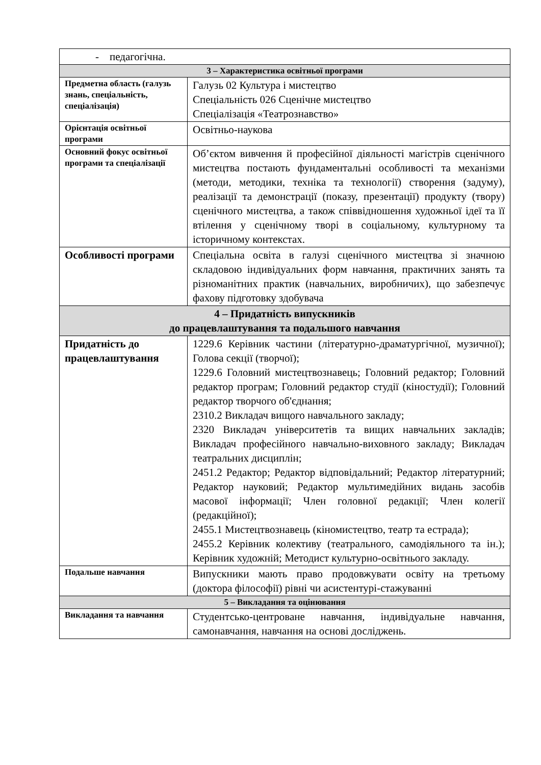| - педагогічна. | |
| 3 – Характеристика освітньої програми | |
| Предметна область (галузь знань, спеціальність, спеціалізація) | Галузь 02 Культура і мистецтво Спеціальність 026 Сценічне мистецтво Спеціалізація «Театрознавство» |
| Орієнтація освітньої програми | Освітньо-наукова |
| Основний фокус освітньої програми та спеціалізації | Об’єктом вивчення й професійної діяльності магістрів сценічного мистецтва постають фундаментальні особливості та механізми (методи, методики, техніка та технології) створення (задуму), реалізації та демонстрації (показу, презентації) продукту (твору) сценічного мистецтва, а також співвідношення художньої ідеї та її втілення у сценічному творі в соціальному, культурному та історичному контекстах. |
| Особливості програми | Спеціальна освіта в галузі сценічного мистецтва зі значною складовою індивідуальних форм навчання, практичних занять та різноманітних практик (навчальних, виробничих), що забезпечує фахову підготовку здобувача |
| 4 – Придатність випускників до працевлаштування та подальшого навчання | |
| Придатність до працевлаштування | 1229.6 Керівник частини (літературно-драматургічної, музичної); Голова секції (творчої); 1229.6 Головний мистецтвознавець; Головний редактор; Головний редактор програм; Головний редактор студії (кіностудії); Головний редактор творчого об'єднання; 2310.2 Викладач вищого навчального закладу; 2320 Викладач університетів та вищих навчальних закладів; Викладач професійного навчально-виховного закладу; Викладач театральних дисциплін; 2451.2 Редактор; Редактор відповідальний; Редактор літературний; Редактор науковий; Редактор мультимедійних видань засобів масової інформації; Член головної редакції; Член колегії (редакційної); 2455.1 Мистецтвознавець (кіномистецтво, театр та естрада); 2455.2 Керівник колективу (театрального, самодіяльного та ін.); Керівник художній; Методист культурно-освітнього закладу. |
| Подальше навчання | Випускники мають право продовжувати освіту на третьому (доктора філософії) рівні чи асистентурі-стажуванні |
| 5 – Викладання та оцінювання | |
| Викладання та навчання | Студентсько-центроване навчання, індивідуальне навчання, самонавчання, навчання на основі досліджень. |